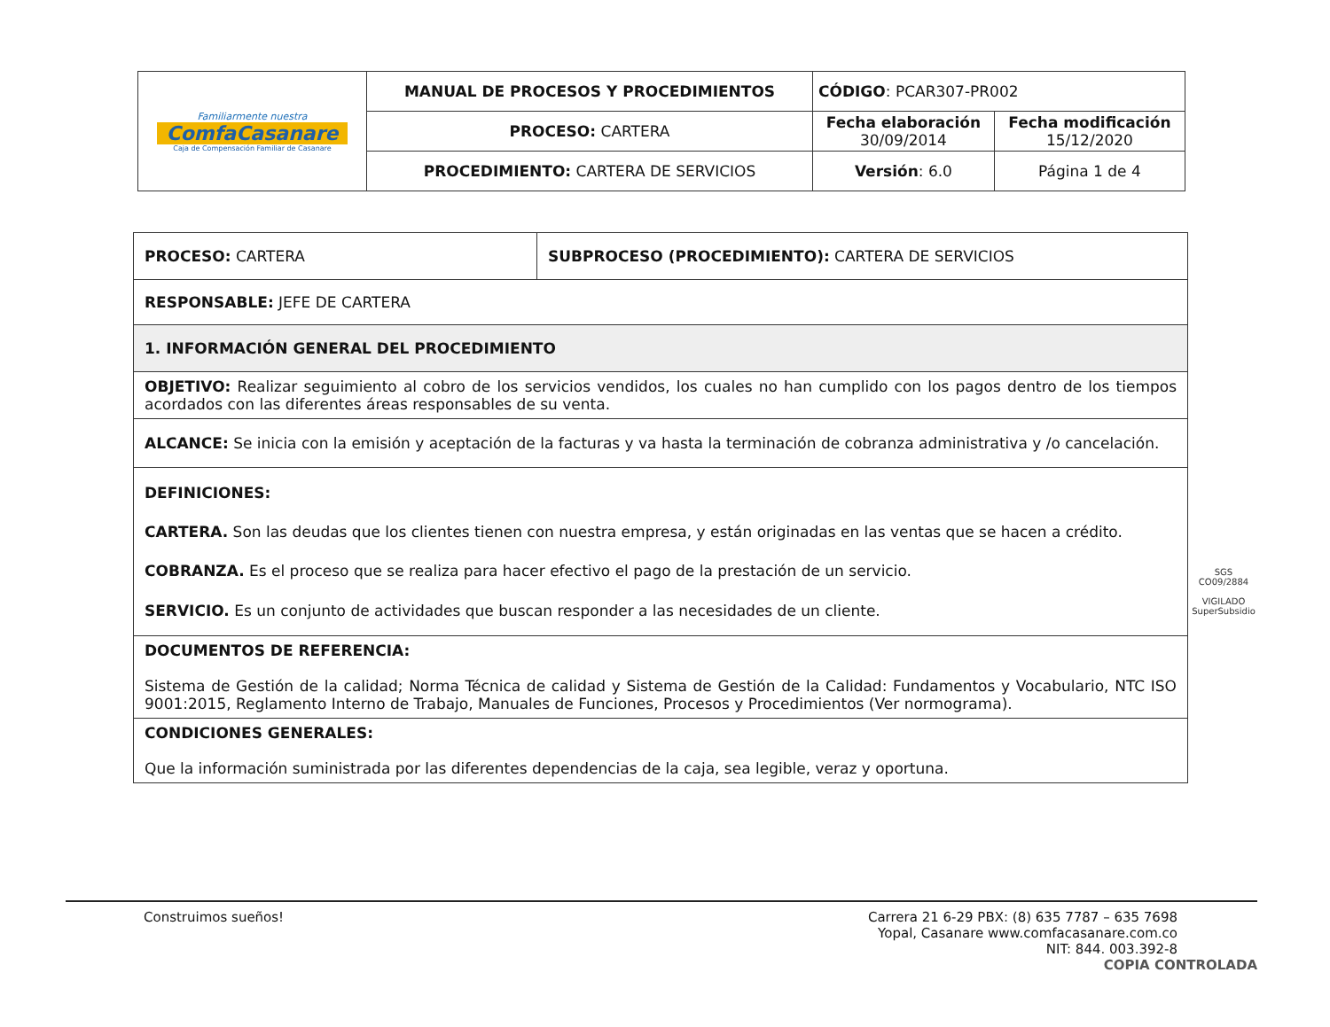| Familiarmente nuestra ComfaCasanare Caja de Compensación Familiar de Casanare | MANUAL DE PROCESOS Y PROCEDIMIENTOS | CÓDIGO : PCAR307-PR002 | |
| | PROCESO: CARTERA | Fecha elaboración 30/09/2014 | Fecha modificación 15/12/2020 |
| | PROCEDIMIENTO: CARTERA DE SERVICIOS | Versión : 6.0 | Página 1 de 4 |
| PROCESO: CARTERA | SUBPROCESO (PROCEDIMIENTO): CARTERA DE SERVICIOS |
| RESPONSABLE: JEFE DE CARTERA | |
| 1. INFORMACIÓN GENERAL DEL PROCEDIMIENTO | |
| OBJETIVO: Realizar seguimiento al cobro de los servicios vendidos, los cuales no han cumplido con los pagos dentro de los tiempos acordados con las diferentes áreas responsables de su venta. | |
| ALCANCE: Se inicia con la emisión y aceptación de la facturas y va hasta la terminación de cobranza administrativa y /o cancelación. | |
| DEFINICIONES: CARTERA. Son las deudas que los clientes tienen con nuestra empresa, y están originadas en las ventas que se hacen a crédito. COBRANZA. Es el proceso que se realiza para hacer efectivo el pago de la prestación de un servicio. SERVICIO. Es un conjunto de actividades que buscan responder a las necesidades de un cliente. | |
| DOCUMENTOS DE REFERENCIA: Sistema de Gestión de la calidad; Norma Técnica de calidad y Sistema de Gestión de la Calidad: Fundamentos y Vocabulario, NTC ISO 9001:2015, Reglamento Interno de Trabajo, Manuales de Funciones, Procesos y Procedimientos (Ver normograma). | |
| CONDICIONES GENERALES: Que la información suministrada por las diferentes dependencias de la caja, sea legible, veraz y oportuna. | |
SGS
CO09/2884
VIGILADO SuperSubsidio
Construimos sueños! Carrera 21 6-29 PBX: (8) 635 7787 – 635 7698
Yopal, Casanare www.comfacasanare.com.co
NIT: 844. 003.392-8
COPIA CONTROLADA